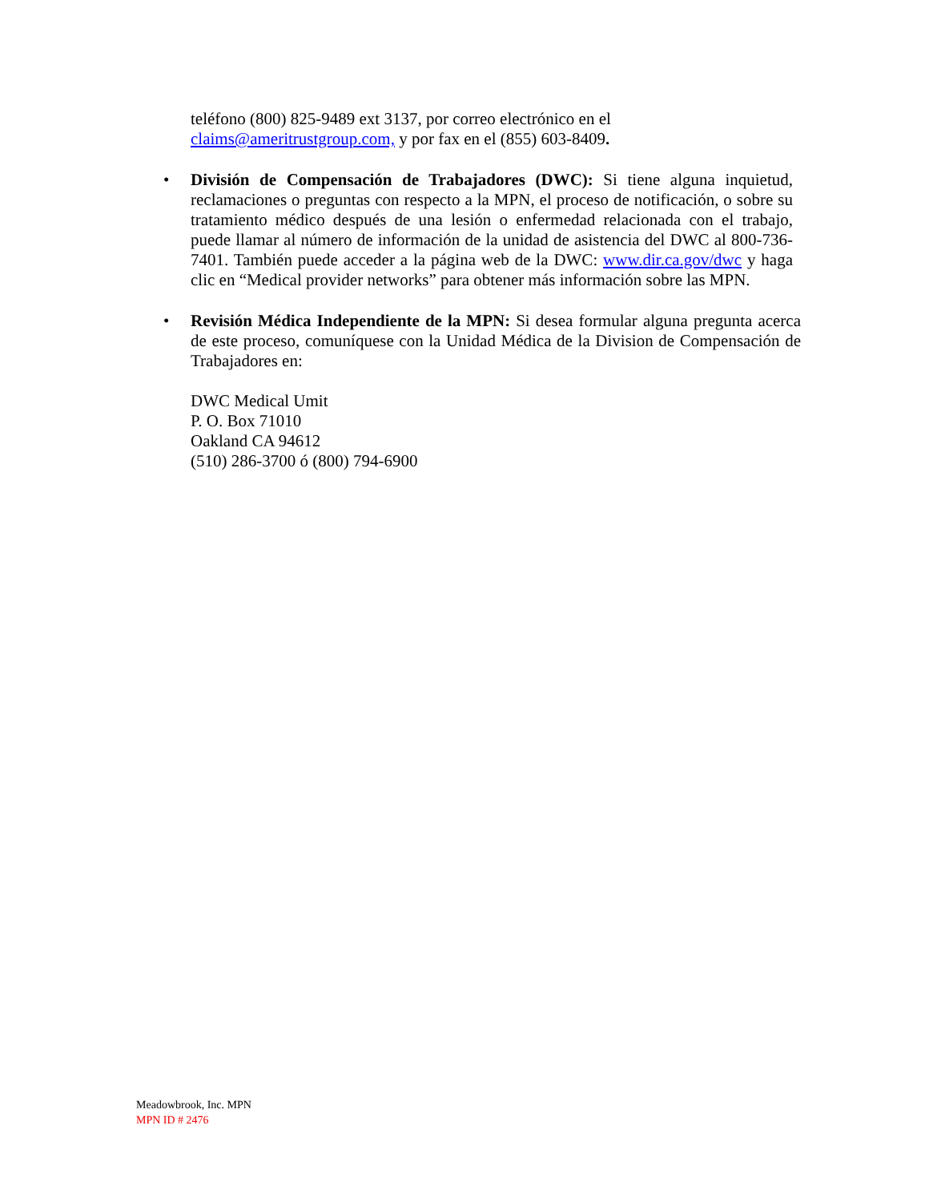teléfono (800) 825-9489 ext 3137, por correo electrónico en el
claims@ameritrustgroup.com, y por fax en el (855) 603-8409.
• División de Compensación de Trabajadores (DWC): Si tiene alguna inquietud, reclamaciones o preguntas con respecto a la MPN, el proceso de notificación, o sobre su tratamiento médico después de una lesión o enfermedad relacionada con el trabajo, puede llamar al número de información de la unidad de asistencia del DWC al 800-736-7401. También puede acceder a la página web de la DWC: www.dir.ca.gov/dwc y haga clic en “Medical provider networks” para obtener más información sobre las MPN.
• Revisión Médica Independiente de la MPN: Si desea formular alguna pregunta acerca de este proceso, comuníquese con la Unidad Médica de la Division de Compensación de Trabajadores en:
DWC Medical Umit
P. O. Box 71010
Oakland CA 94612
(510) 286-3700 ó (800) 794-6900
Meadowbrook, Inc. MPN
MPN ID # 2476